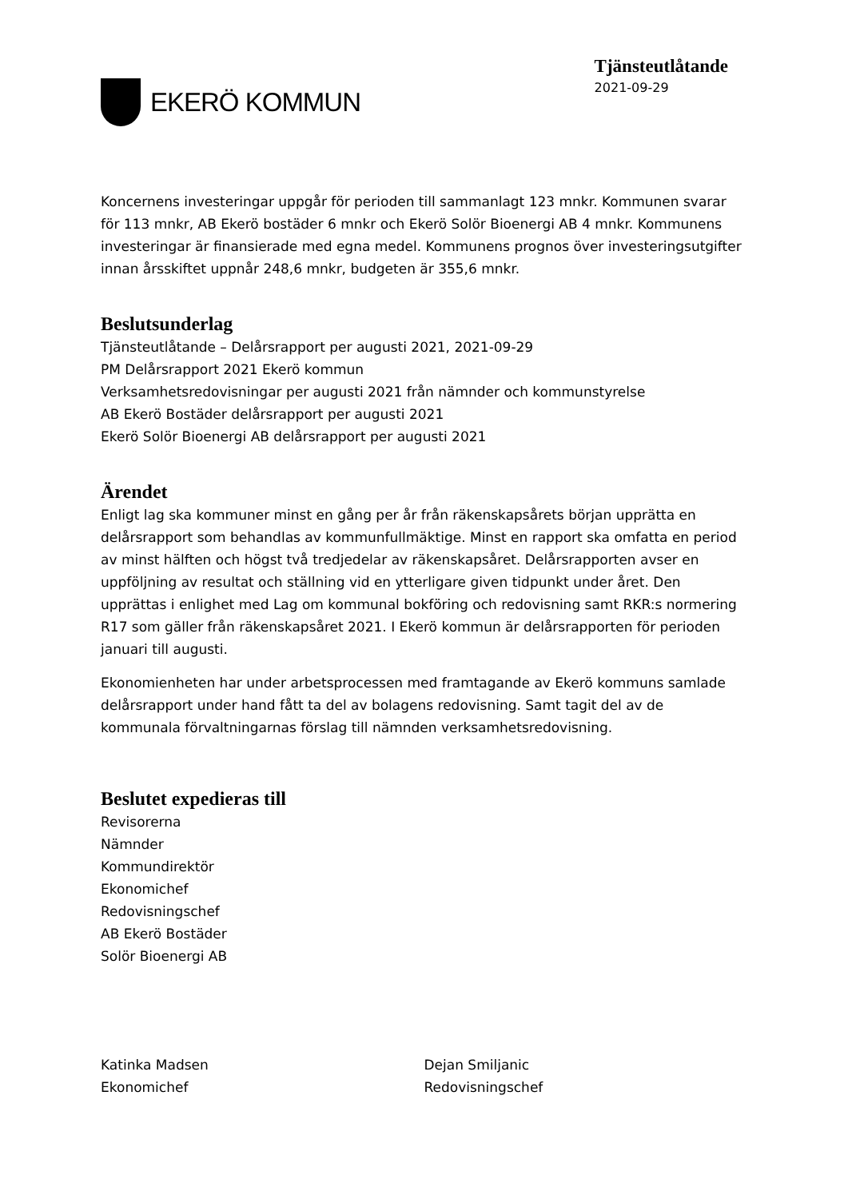EKERÖ KOMMUN
Tjänsteutlåtande
2021-09-29
Koncernens investeringar uppgår för perioden till sammanlagt 123 mnkr. Kommunen svarar för 113 mnkr, AB Ekerö bostäder 6 mnkr och Ekerö Solör Bioenergi AB 4 mnkr. Kommunens investeringar är finansierade med egna medel. Kommunens prognos över investeringsutgifter innan årsskiftet uppnår 248,6 mnkr, budgeten är 355,6 mnkr.
Beslutsunderlag
Tjänsteutlåtande – Delårsrapport per augusti 2021, 2021-09-29
PM Delårsrapport 2021 Ekerö kommun
Verksamhetsredovisningar per augusti 2021 från nämnder och kommunstyrelse
AB Ekerö Bostäder delårsrapport per augusti 2021
Ekerö Solör Bioenergi AB delårsrapport per augusti 2021
Ärendet
Enligt lag ska kommuner minst en gång per år från räkenskapsårets början upprätta en delårsrapport som behandlas av kommunfullmäktige. Minst en rapport ska omfatta en period av minst hälften och högst två tredjedelar av räkenskapsåret. Delårsrapporten avser en uppföljning av resultat och ställning vid en ytterligare given tidpunkt under året. Den upprättas i enlighet med Lag om kommunal bokföring och redovisning samt RKR:s normering R17 som gäller från räkenskapsåret 2021. I Ekerö kommun är delårsrapporten för perioden januari till augusti.
Ekonomienheten har under arbetsprocessen med framtagande av Ekerö kommuns samlade delårsrapport under hand fått ta del av bolagens redovisning. Samt tagit del av de kommunala förvaltningarnas förslag till nämnden verksamhetsredovisning.
Beslutet expedieras till
Revisorerna
Nämnder
Kommundirektör
Ekonomichef
Redovisningschef
AB Ekerö Bostäder
Solör Bioenergi AB
Katinka Madsen
Ekonomichef
Dejan Smiljanic
Redovisningschef